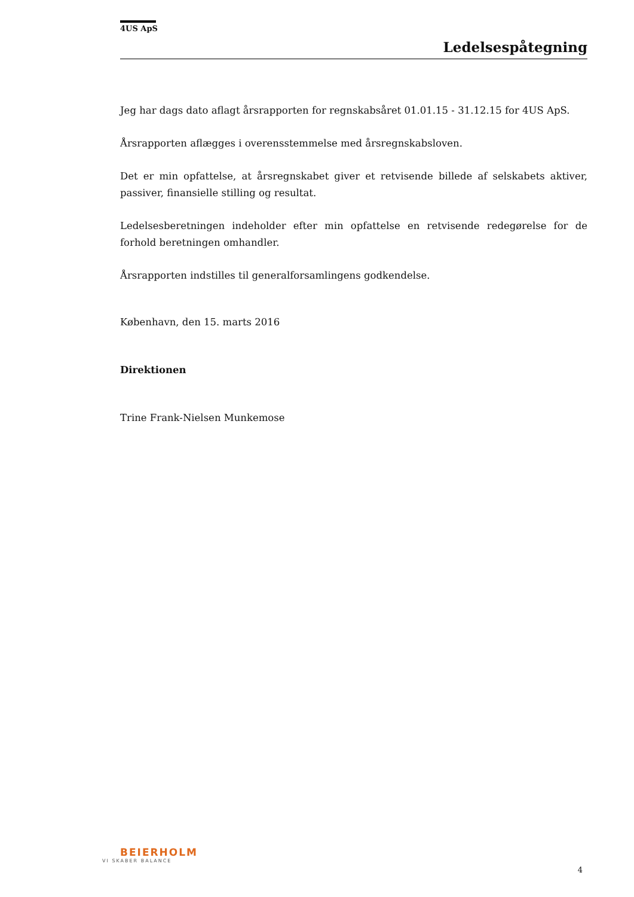4US ApS
Ledelsespåtegning
Jeg har dags dato aflagt årsrapporten for regnskabsåret 01.01.15 - 31.12.15 for 4US ApS.
Årsrapporten aflægges i overensstemmelse med årsregnskabsloven.
Det er min opfattelse, at årsregnskabet giver et retvisende billede af selskabets aktiver, passiver, finansielle stilling og resultat.
Ledelsesberetningen indeholder efter min opfattelse en retvisende redegørelse for de forhold beretningen omhandler.
Årsrapporten indstilles til generalforsamlingens godkendelse.
København, den 15. marts 2016
Direktionen
Trine Frank-Nielsen Munkemose
BEIERHOLM
VI SKABER BALANCE
4